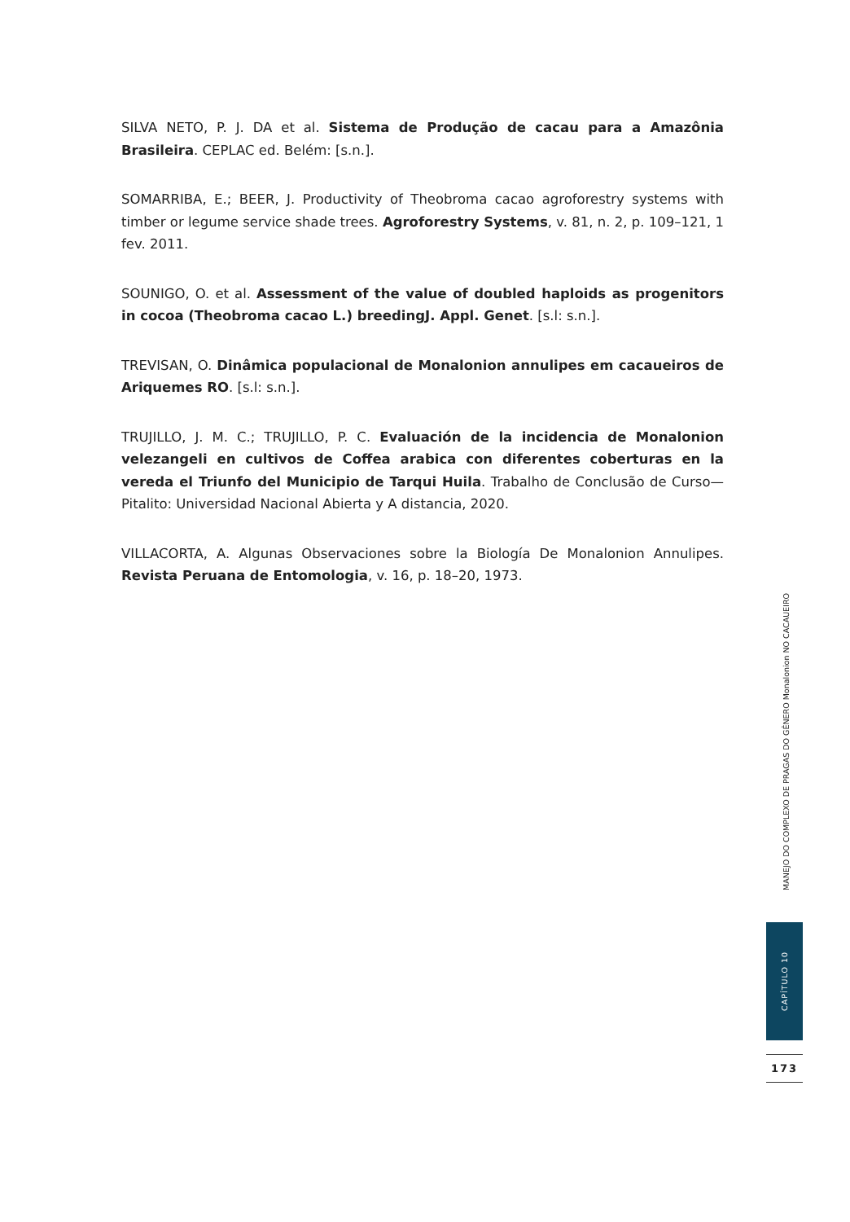SILVA NETO, P. J. DA et al. Sistema de Produção de cacau para a Amazônia Brasileira. CEPLAC ed. Belém: [s.n.].
SOMARRIBA, E.; BEER, J. Productivity of Theobroma cacao agroforestry systems with timber or legume service shade trees. Agroforestry Systems, v. 81, n. 2, p. 109–121, 1 fev. 2011.
SOUNIGO, O. et al. Assessment of the value of doubled haploids as progenitors in cocoa (Theobroma cacao L.) breedingJ. Appl. Genet. [s.l: s.n.].
TREVISAN, O. Dinâmica populacional de Monalonion annulipes em cacaueiros de Ariquemes RO. [s.l: s.n.].
TRUJILLO, J. M. C.; TRUJILLO, P. C. Evaluación de la incidencia de Monalonion velezangeli en cultivos de Coffea arabica con diferentes coberturas en la vereda el Triunfo del Municipio de Tarqui Huila. Trabalho de Conclusão de Curso—Pitalito: Universidad Nacional Abierta y A distancia, 2020.
VILLACORTA, A. Algunas Observaciones sobre la Biología De Monalonion Annulipes. Revista Peruana de Entomologia, v. 16, p. 18–20, 1973.
MANEJO DO COMPLEXO DE PRAGAS DO GÊNERO Monalonion NO CACAUEIRO
CAPÍTULO 10
173